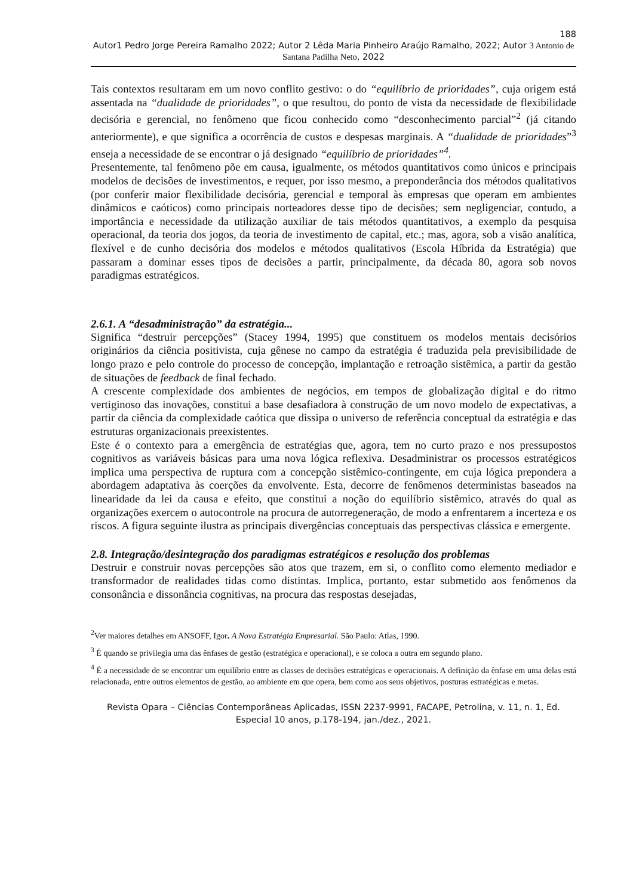188
Autor1 Pedro Jorge Pereira Ramalho 2022; Autor 2 Lêda Maria Pinheiro Araújo Ramalho, 2022; Autor 3 Antonio de Santana Padilha Neto, 2022
Tais contextos resultaram em um novo conflito gestivo: o do “equilíbrio de prioridades”, cuja origem está assentada na “dualidade de prioridades”, o que resultou, do ponto de vista da necessidade de flexibilidade decisória e gerencial, no fenômeno que ficou conhecido como “desconhecimento parcial”<sup>2</sup> (já citando anteriormente), e que significa a ocorrência de custos e despesas marginais. A “dualidade de prioridades”<sup>3</sup> enseja a necessidade de se encontrar o já designado “equilíbrio de prioridades”<sup>4</sup>.
Presentemente, tal fenômeno põe em causa, igualmente, os métodos quantitativos como únicos e principais modelos de decisões de investimentos, e requer, por isso mesmo, a preponderância dos métodos qualitativos (por conferir maior flexibilidade decisória, gerencial e temporal às empresas que operam em ambientes dinâmicos e caóticos) como principais norteadores desse tipo de decisões; sem negligenciar, contudo, a importância e necessidade da utilização auxiliar de tais métodos quantitativos, a exemplo da pesquisa operacional, da teoria dos jogos, da teoria de investimento de capital, etc.; mas, agora, sob a visão analítica, flexível e de cunho decisória dos modelos e métodos qualitativos (Escola Híbrida da Estratégia) que passaram a dominar esses tipos de decisões a partir, principalmente, da década 80, agora sob novos paradigmas estratégicos.
2.6.1. A “desadministração” da estratégia...
Significa “destruir percepções” (Stacey 1994, 1995) que constituem os modelos mentais decisórios originários da ciência positivista, cuja gênese no campo da estratégia é traduzida pela previsibilidade de longo prazo e pelo controle do processo de concepção, implantação e retroação sistêmica, a partir da gestão de situações de feedback de final fechado.
A crescente complexidade dos ambientes de negócios, em tempos de globalização digital e do ritmo vertiginoso das inovações, constitui a base desafiadora à construção de um novo modelo de expectativas, a partir da ciência da complexidade caótica que dissipa o universo de referência conceptual da estratégia e das estruturas organizacionais preexistentes.
Este é o contexto para a emergência de estratégias que, agora, tem no curto prazo e nos pressupostos cognitivos as variáveis básicas para uma nova lógica reflexiva. Desadministrar os processos estratégicos implica uma perspectiva de ruptura com a concepção sistêmico-contingente, em cuja lógica prepondera a abordagem adaptativa às coerções da envolvente. Esta, decorre de fenômenos deterministas baseados na linearidade da lei da causa e efeito, que constitui a noção do equilíbrio sistêmico, através do qual as organizações exercem o autocontrole na procura de autorregeneração, de modo a enfrentarem a incerteza e os riscos. A figura seguinte ilustra as principais divergências conceptuais das perspectivas clássica e emergente.
2.8. Integração/desintegração dos paradigmas estratégicos e resolução dos problemas
Destruir e construir novas percepções são atos que trazem, em si, o conflito como elemento mediador e transformador de realidades tidas como distintas. Implica, portanto, estar submetido aos fenômenos da consonância e dissonância cognitivas, na procura das respostas desejadas,
<sup>2</sup> Ver maiores detalhes em ANSOFF, Igor. A Nova Estratégia Empresarial. São Paulo: Atlas, 1990.
<sup>3</sup> É quando se privilegia uma das ênfases de gestão (estratégica e operacional), e se coloca a outra em segundo plano.
<sup>4</sup> É a necessidade de se encontrar um equilíbrio entre as classes de decisões estratégicas e operacionais. A definição da ênfase em uma delas está relacionada, entre outros elementos de gestão, ao ambiente em que opera, bem como aos seus objetivos, posturas estratégicas e metas.
Revista Opara – Ciências Contemporâneas Aplicadas, ISSN 2237-9991, FACAPE, Petrolina, v. 11, n. 1, Ed. Especial 10 anos, p.178-194, jan./dez., 2021.